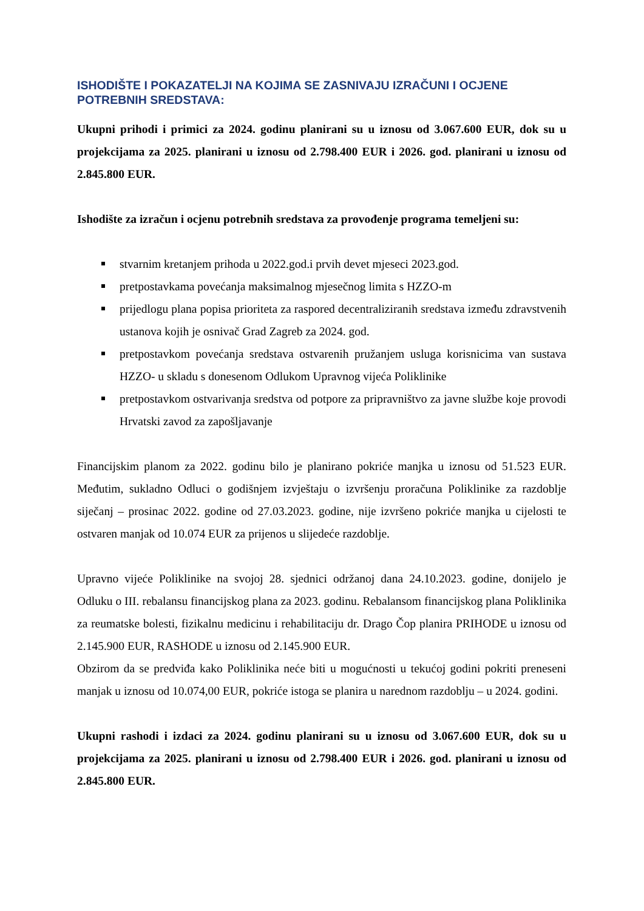ISHODIŠTE I POKAZATELJI NA KOJIMA SE ZASNIVAJU IZRAČUNI I OCJENE POTREBNIH SREDSTAVA:
Ukupni prihodi i primici za 2024. godinu planirani su u iznosu od 3.067.600 EUR, dok su u projekcijama za 2025. planirani u iznosu od 2.798.400 EUR i 2026. god. planirani u iznosu od 2.845.800 EUR.
Ishodište za izračun i ocjenu potrebnih sredstava za provođenje programa temeljeni su:
stvarnim kretanjem prihoda u 2022.god.i prvih devet mjeseci 2023.god.
pretpostavkama povećanja maksimalnog mjesečnog limita s HZZO-m
prijedlogu plana popisa prioriteta za raspored decentraliziranih sredstava između zdravstvenih ustanova kojih je osnivač Grad Zagreb za 2024. god.
pretpostavkom povećanja sredstava ostvarenih pružanjem usluga korisnicima van sustava HZZO- u skladu s donesenom Odlukom Upravnog vijeća Poliklinike
pretpostavkom ostvarivanja sredstva od potpore za pripravništvo za javne službe koje provodi Hrvatski zavod za zapošljavanje
Financijskim planom za 2022. godinu bilo je planirano pokriće manjka u iznosu od 51.523 EUR. Međutim, sukladno Odluci o godišnjem izvještaju o izvršenju proračuna Poliklinike za razdoblje siječanj – prosinac 2022. godine od 27.03.2023. godine, nije izvršeno pokriće manjka u cijelosti te ostvaren manjak od 10.074 EUR za prijenos u slijedeće razdoblje.
Upravno vijeće Poliklinike na svojoj 28. sjednici održanoj dana 24.10.2023. godine, donijelo je Odluku o III. rebalansu financijskog plana za 2023. godinu. Rebalansom financijskog plana Poliklinika za reumatske bolesti, fizikalnu medicinu i rehabilitaciju dr. Drago Čop planira PRIHODE u iznosu od 2.145.900 EUR, RASHODE u iznosu od 2.145.900 EUR.
Obzirom da se predviđa kako Poliklinika neće biti u mogućnosti u tekućoj godini pokriti preneseni manjak u iznosu od 10.074,00 EUR, pokriće istoga se planira u narednom razdoblju – u 2024. godini.
Ukupni rashodi i izdaci za 2024. godinu planirani su u iznosu od 3.067.600 EUR, dok su u projekcijama za 2025. planirani u iznosu od 2.798.400 EUR i 2026. god. planirani u iznosu od 2.845.800 EUR.